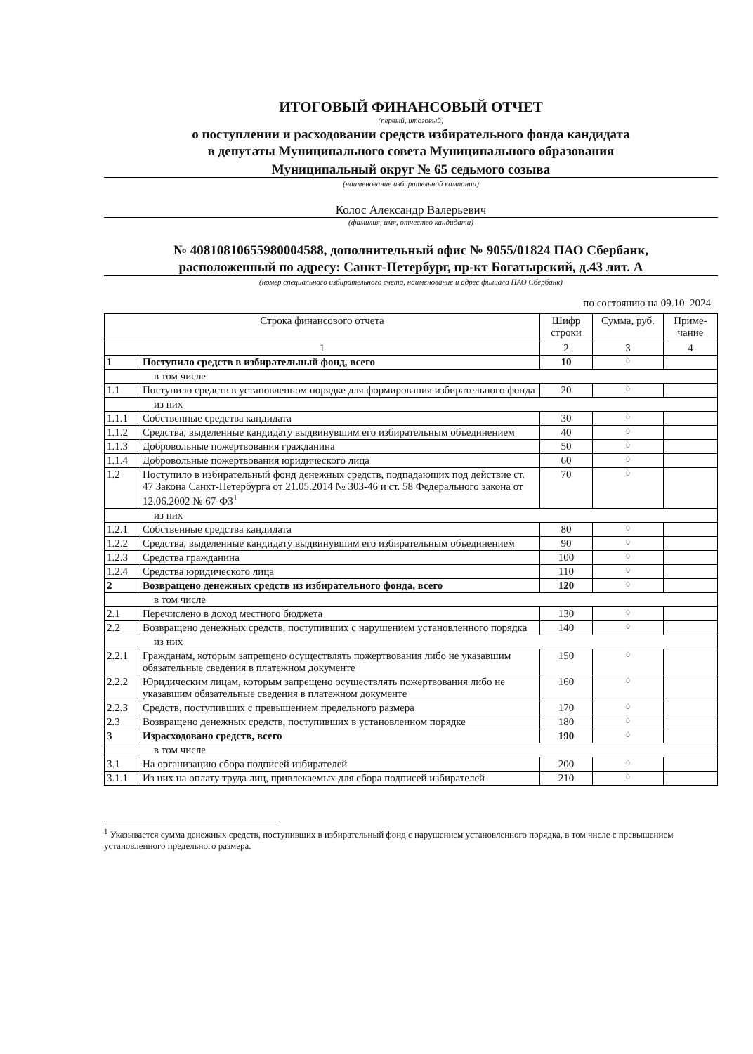ИТОГОВЫЙ ФИНАНСОВЫЙ ОТЧЕТ
(первый, итоговый)
о поступлении и расходовании средств избирательного фонда кандидата
в депутаты Муниципального совета Муниципального образования
Муниципальный округ № 65 седьмого созыва
(наименование избирательной кампании)
Колос Александр Валерьевич
(фамилия, имя, отчество кандидата)
№ 40810810655980004588, дополнительный офис № 9055/01824 ПАО Сбербанк,
расположенный по адресу: Санкт-Петербург, пр-кт Богатырский, д.43 лит. А
(номер специального избирательного счета, наименование и адрес филиала ПАО Сбербанк)
по состоянию на 09.10. 2024
| Строка финансового отчета | | Шифр строки | Сумма, руб. | Приме-чание |
| --- | --- | --- | --- | --- |
| 1 | | 2 | 3 | 4 |
| 1 | Поступило средств в избирательный фонд, всего | 10 | 0 | |
| в том числе | | | | |
| 1.1 | Поступило средств в установленном порядке для формирования избирательного фонда | 20 | 0 | |
| из них | | | | |
| 1.1.1 | Собственные средства кандидата | 30 | 0 | |
| 1.1.2 | Средства, выделенные кандидату выдвинувшим его избирательным объединением | 40 | 0 | |
| 1.1.3 | Добровольные пожертвования гражданина | 50 | 0 | |
| 1.1.4 | Добровольные пожертвования юридического лица | 60 | 0 | |
| 1.2 | Поступило в избирательный фонд денежных средств, подпадающих под действие ст. 47 Закона Санкт-Петербурга от 21.05.2014 № 303-46 и ст. 58 Федерального закона от 12.06.2002 № 67-ФЗ<sup>1</sup> | 70 | 0 | |
| из них | | | | |
| 1.2.1 | Собственные средства кандидата | 80 | 0 | |
| 1.2.2 | Средства, выделенные кандидату выдвинувшим его избирательным объединением | 90 | 0 | |
| 1.2.3 | Средства гражданина | 100 | 0 | |
| 1.2.4 | Средства юридического лица | 110 | 0 | |
| 2 | Возвращено денежных средств из избирательного фонда, всего | 120 | 0 | |
| в том числе | | | | |
| 2.1 | Перечислено в доход местного бюджета | 130 | 0 | |
| 2.2 | Возвращено денежных средств, поступивших с нарушением установленного порядка | 140 | 0 | |
| из них | | | | |
| 2.2.1 | Гражданам, которым запрещено осуществлять пожертвования либо не указавшим обязательные сведения в платежном документе | 150 | 0 | |
| 2.2.2 | Юридическим лицам, которым запрещено осуществлять пожертвования либо не указавшим обязательные сведения в платежном документе | 160 | 0 | |
| 2.2.3 | Средств, поступивших с превышением предельного размера | 170 | 0 | |
| 2.3 | Возвращено денежных средств, поступивших в установленном порядке | 180 | 0 | |
| 3 | Израсходовано средств, всего | 190 | 0 | |
| в том числе | | | | |
| 3.1 | На организацию сбора подписей избирателей | 200 | 0 | |
| 3.1.1 | Из них на оплату труда лиц, привлекаемых для сбора подписей избирателей | 210 | 0 | |
<sup>1</sup> Указывается сумма денежных средств, поступивших в избирательный фонд с нарушением установленного порядка, в том числе с превышением установленного предельного размера.